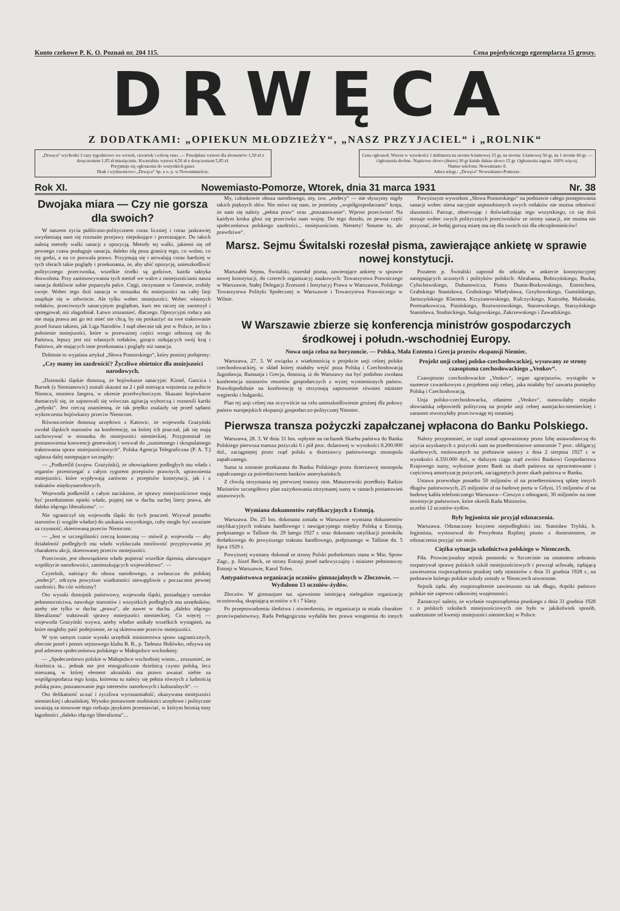Konto czekowe P. K. O. Poznań nr. 204 115. Cena pojedyńczego egzemplarza 15 groszy.
DRWĘCA
Z DODATKAMI: „OPIEKUN MŁODZIEŻY“, „NASZ PRZYJACIEL“ i „ROLNIK“
„Drwęca“ wychodzi 3 razy tygodniowo we wtorek, czwartek i sobotę rano. — Przedpłata wynosi dla abonentów 1,50 zł z doręczeniem 1,85 zł miesięcznie. Kwartalnie wynosi 4,50 zł z doręczeniem 5,85 zł.
Przyjmuje się ogłoszenia do wszystkich gazet.
Druk i wydawnictwo „Drwęca“ Sp. z o. p. w Nowemmieście.
Cena ogłoszeń: Wiersz w wysokości 1 milimetra na stronie 6-łamowej 15 gr, na stronie 3-łamowej 50 gr, na 1 stronie 60 gr. — Ogłoszenia drobne: Napisowe słowo (tłusto) 30 gr każde dalsze słowo 15 gr. Ogłoszenia zagran. 100% więcej.
Numer telefonu: Nowemiasto 8.
Adres telegr.: „Drwęca“ Nowemiasto-Pomorze.
Rok XI. Nowemiasto-Pomorze, Wtorek, dnia 31 marca 1931 Nr. 38
Dwojaka miara — Czy nie gorsza dla swoich?
W naszem życiu publiczno-politycznem coraz liczniej i coraz jaskrawiej uwydatniają nam się rozmaite przejawy niepokojące i przerażające. Do takich należą metody walki sanacji z opozycją. Metody tej walki, jakiemi się od pewnego czasu posługuje sanacja, daleko idą poza granicę tego, co wolno, co się godzi, a na co pozwala prawo. Przyjmują się i utrwalają coraz bardziej w tych sferach takie poglądy i przekonania, że, aby ubić opozycję, unieszkodliwić politycznego przeciwnika, wszelkie środki są godziwe, każda taktyka dozwolona. Przy zastosowywaniu tych metod we walce z mniejszościami nasza sanacja dotkliwie sobie poparzyła palce. Cięgi, otrzymane w Genewie, zrobiły swoje. Wobec tego dziś sanacja w stosunku do mniejszości na całej linji znajduje się w odwrocie. Ale tylko wobec mniejszości. Wobec własnych rodaków, przeciwnych sanacyjnym poglądom, kurs ten raczej się zaostrzył i spotęgował, niż złagodniał. Łatwo zrozumieć, dlaczego. Opozycyjni rodacy ani nie mają prawa ani go też mieć nie chcą, by się poskarżyć na swe traktowanie przed forum takiem, jak Liga Narodów. I stąd obecnie tak jest w Polsce, że los i położenie mniejszości, które w przeważnej części wrogo odnoszą się do Państwa, lepszy jest niż własnych rodaków, gorąco miłujących swój kraj i Państwo, ale mających inne przekonania i poglądy niż sanacja.
Dobitnie to wyjaśnia artykuł „Słowa Pomorskiego“, który poniżej podajemy:
„Czy mamy im zazdrościć? Życzliwe obietnice dla mniejszości narodowych.
„Dzienniki śląskie donoszą, że bojówkarze sanacyjni: Kimel, Gancica i Bursek (z Siemianowic) zostali skazani na 2 i pół miesiąca więzienia za pobicie Niemca, montera Jaegera, w okresie przedwyborczym. Skazani bojówkarze tłumaczyli się, że zajmowali się wówczas agitacją wyborczą i roznosili kartki „jedynki“. Jest rzeczą znamienną, że tak prędko znalazły się przed sądami wykroczenia bojówkarzy przeciw Niemcom.
Równocześnie donoszą urzędowo z Katowic, że wojewoda Grażyński zwołał śląskich starostów na konferencję, na której ich pouczał, jak się mają zachowywać w stosunku do mniejszości niemieckiej. Przypomniał im postanowienia konwencji genewskiej i wezwał do „sumiennego i skrupulatnego traktowania spraw mniejszościowych“. Polska Agencja Telegraficzna (P. A. T.) ogłasza dalej następujące szczegóły:
— „Podkreślił (wojew. Grażyński), że obowiązkiem podległych mu władz i organów przestrzegać z całym rygorem przepisów prawnych, uprawnienia mniejszości, które wypływają zarówno z przepisów konstytucji, jak i z traktatów międzynarodowych.
Wojewoda podkreślił z całym naciskiem, że sprawy mniejszościowe mają być przedmiotem opieki władz, pojętej nie w duchu suchej litery prawa, ale daleko idącego liberalizmu“. —
Nie ograniczył się wojewoda śląski do tych pouczeń. Wzywał ponadto starostów (i wogóle władze) do unikania wszystkiego, coby mogło być uważane za czynność, skierowaną przeciw Niemcom:
— „Jest w szczególności rzeczą konieczną — mówił p. wojewoda — aby działalność podległych mu władz wykluczała możliwość przypisywania jej charakteru akcji, skierowanej przeciw mniejszości.
Przeciwnie, jest obowiązkiem władz popierać wszelkie dążenia, ułatwiające współżycie narodowości, zamieszkujących województwo“. —
Czytelnik, należący do obozu narodowego, a zwłaszcza do polskiej „endecji“, odczyta powyższe wiadomości niewątpliwie z poczuciem pewnej zazdrości. Bo cóż widzimy?
Oto wysoki dostojnik państwowy, wojewoda śląski, posiadający szerokie pełnomocnictwa, nawołuje starostów i wszystkich podległych mu urzędników, ażeby nie tylko w duchu „prawa“, ale nawet w duchu „daleko idącego liberalizmu“ traktowali sprawy mniejszości niemieckiej. Co więcej — wojewoda Grażyński wzywa, ażeby władze unikały wszelkich wystąpień, na które mogłoby paść podejrzenie, że są skierowane przeciw mniejszości.
W tym samym czasie wysoki urzędnik ministerstwa spraw zagranicznych, obecnie poseł i prezes sejmowego klubu B. B., p. Tadeusz Hołówko, odzywa się pod adresem społeczeństwa polskiego w Małopolsce wschodniej:
— „Społeczeństwo polskie w Małopolsce wschodniej winno... zrozumieć, że dzielnica ta... jednak nie jest etnograficznie dzielnicą czysto polską, lecz mieszaną, w której element ukraiński ma prawo uważać siebie za współgospodarza tego kraju, któremu tu należy się pełnia równych z ludnością polską praw, poszanowanie jego interesów narodowych i kulturalnych“. —
Oto delikatność uczuć i życzliwa wyrozumiałość, okazywana mniejszości niemieckiej i ukraińskiej. Wysoko postawione osobistości urzędowe i polityczne uważają za stosowne tego rodzaju językiem przemawiać, w którym brzmią tony łagodności „daleko idącego liberalizmu“...
My, członkowie obozu narodowego, my, tzw. „endecy“ — nie słyszymy nigdy takich pięknych słów. Nie mówi się nam, że jesteśmy „współgospodarzami“ kraju, że nam się należy „pełnia praw“ oraz „poszanowanie“. Wprost przeciwnie! Na każdym kroku głosi się przeciwko nam wojnę. Do tego doszło, że pewna część społeczeństwa polskiego zazdrości... mniejszościom. Niestety! Smutne to, ale prawdziwe“.
Powyższym wywodom „Słowa Pomorskiego“ na podstawie całego postępowania sanacji wobec niesa nacyjnie usposobionych swych rodaków nie można odmówić słuszności. Patrząc, obserwując i doświadczając tego wszystkiego, co się dziś stosuje wobec swych politycznych przeciwników ze strony sanacji, nie można nie przyznać, że bodaj gorszą miarę ma się dla swoich niż dla obcoplemieńców!
Marsz. Sejmu Świtalski rozesłał pisma, zawierające ankietę w sprawie nowej konstytucji.
Marszałek Sejmu, Świtalski, rozesłał pisma, zawierające ankietę w sprawie nowej konstytucji, do czterech organizacyj naukowych: Towarzystwa Prawniczego w Warszawie, Stałej Delegacji Zrzeszeń i Instytucyj Prawa w Warszawie, Polskiego Towarzystwa Polityki Społecznej w Warszawie i Towarzystwa Prawniczego w Wilnie.
Pozatem p. Świtalski zaprosił do udziału w ankiecie konstytucyjnej następujących uczonych i polityków polskich: Abrahama, Bobrzyńskiego, Buzka, Cybichowskiego, Dubanowicza, Piotra Dunin-Borkowskiego, Estreichera, Grabskiego Stanisława, Grabskiego Władysława, Grzybowskiego, Gumińskiego, Jaroszyńskiego Klarnera, Krzyżanowskiego, Kulczyckiego, Kutrzebę, Maliniaka, Peretiatkowicza, Pinińskiego, Roztworowskiego, Starzewskiego, Starzyńskiego Stanisława, Studnickiego, Suligowskiego, Zakrzewskiego i Zawadzkiego.
W Warszawie zbierze się konferencja ministrów gospodarczych środkowej i połudn.-wschodniej Europy.
Nowa unja celna na horyzoncie. — Polska, Mała Ententa i Grecja przeciw ekspansji Niemiec.
Warszawa, 27. 3. W związku z wiadomością o projekcie unji celnej polsko czechosłowackiej, w skład której miałaby wejść poza Polską i Czechosłowacją Jugosławja, Rumunja i Grecja, donoszą, iż do Warszawy ma być podobno zwołana konferencja ministrów resortów gospodarczych z wyżej wymienionych państw. Prawdopodobnie na konferencję tę otrzymają zaproszenie również minister węgierski i bułgarski.
Plan tej unji celnej ma oczywiście na celu unieszkodliwienie groźnej dla połowy państw europejskich ekspansji gospodarczo-politycznej Niemiec.
Projekt unji celnej polsko-czechosłowackiej, wysuwany ze strony czasopisma czechosłowackiego „Venkov“.
Czasopismo czechosłowackie „Venkov“, organ agrarjuszów, wystąpiło w numerze czwartkowym z projektem unji celnej, jaka miałaby być zawarta pomiędzy Polską i Czechosłowacją.
Unja polsko-czechosłowacka, zdaniem „Venkov“, stanowiłaby niejako słowiańską odpowiedź polityczną na projekt unji celnej austrjacko-niemieckiej i zarazem stworzyłaby przeciwwagę tej ostatniej.
Pierwsza transza pożyczki zapałczanej wpłacona do Banku Polskiego.
Warszawa, 28. 3. W dniu 31 bm. wpłynie na rachunek Skarbu państwa do Banku Polskiego pierwsza transza pożyczki 6 i pół proc. dolarowej w wysokości 8.200.000 dol., zaciągniętej przez rząd polski u dzierżawcy państwowego monopolu zapałczanego.
Suma ta zostanie przekazana do Banku Polskiego przez dzierżawcę monopolu zapałczanego za pośrednictwem banków amerykańskich.
Z chwilą otrzymania tej pierwszej transzy min. Matuszewski przedłoży Radzie Ministrów szczegółowy plan zużytkowania otrzymanej sumy w ramach postanowień ustawowych.
Należy przypomnieć, że rząd został upoważniony przez Izbę ustawodawczą do użycia uzyskanych z pożyczki sum na przedterminowe umorzenie 7 proc. obligacyj skarbowych, emitowanych na podstawie ustawy z dnia 2 sierpnia 1927 r. w wysokości 4.350.000 dol., w dalszym ciągu rząd zwróci Bankowi Gospodarstwa Krajowego sumy, wyłożone przez Bank za skarb państwa na oprocentowanie i częściową amortyzację pożyczek, zaciągniętych przez skarb państwa w Banku.
Ustawa przewiduje ponadto 50 miljonów zł na przedterminową spłatę innych długów państwowych, 25 miljonów zł na budowę portu w Gdyni, 15 miljonów zł na budowę kabla telefonicznego Warszawa—Cieszyn z odnogami, 30 miljonów na inne inwestycje państwowe, które określi Rada Ministrów.
Wymiana dokumentów ratyfikacyjnych z Estonją.
Warszawa. Dn. 25 bm. dokonana została w Warszawie wymiana dokumentów ratyfikacyjnych traktatu handlowego i nawigacyjnego między Polską a Estonją, podpisanego w Tallinie dn. 29 lutego 1927 r. oraz dokonano ratyfikacji protokółu dodatkowego do powyższego traktatu handlowego, podpisanego w Tallinie dn. 5 lipca 1929 r.
Powyższej wymiany dokonał ze strony Polski podsekretarz stanu w Min. Spraw Zagr., p. Józef Beck, ze strony Estonji poseł nadzwyczajny i minister pełnomocny Estonji w Warszawie, Karol Tofen.
Antypaństwowa organizacja uczniów gimnazjalnych w Złoczowie. — Wydalono 13 uczniów-żydów.
Złoczów. W gimnazjum tut. ujawniono istniejącą nielegalnie organizację uczniowską, skupiającą uczniów z 6 i 7 klasy.
Po przeprowadzeniu śledztwa i stwierdzeniu, że organizacja ta miała charakter przeciwpaństwowy, Rada Pedagogiczna wydaliła bez prawa wstąpienia do innych uczelni 12 uczniów-żydów.
Były legjonista nie przyjął odznaczenia.
Warszawa. Odznaczony krzyżem niepodległości inż. Stanisław Trylski, b. legjonista, wystosował do Prezydenta Rzplitej pismo z doniesieniem, że odznaczenia przyjąć nie może.
Ciężka sytuacja szkolnictwa polskiego w Niemczech.
Piła. Prowincjonalny sejmik pomorski w Szczecinie na ostatniem zebraniu rozpatrywał sprawę polskich szkół mniejszościowych i powziął uchwałę, żądającą zawieszenia rozporządzenia pruskiej rady ministrów z dnia 31 grudnia 1928 r., na podstawie którego polskie szkoły zostały w Niemczech utworzone.
Sejmik żąda, aby rozporządzenie zawieszono na tak długo, dopóki państwo polskie nie zapewni całkowitej wzajemności.
Zaznaczyć należy, że wydanie rozporządzenia pruskiego z dnia 31 grudnia 1928 r. o polskich szkołach mniejszościowych nie było w jakikolwiek sposób, uzależnione od kwestji mniejszości niemieckiej w Polsce.